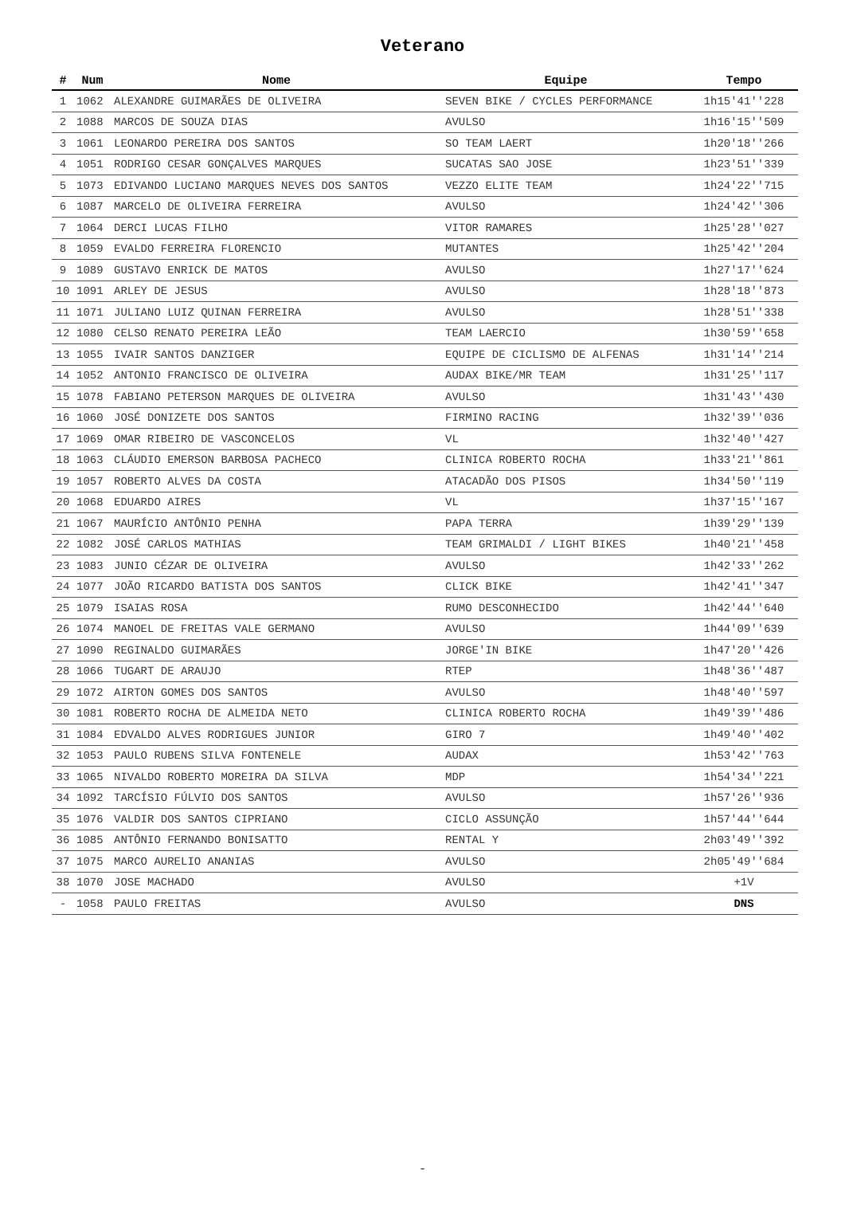Veterano
| # | Num | Nome | Equipe | Tempo |
| --- | --- | --- | --- | --- |
| 1 | 1062 | ALEXANDRE GUIMARÃES DE OLIVEIRA | SEVEN BIKE / CYCLES PERFORMANCE | 1h15'41''228 |
| 2 | 1088 | MARCOS DE SOUZA DIAS | AVULSO | 1h16'15''509 |
| 3 | 1061 | LEONARDO PEREIRA DOS SANTOS | SO TEAM LAERT | 1h20'18''266 |
| 4 | 1051 | RODRIGO CESAR GONÇALVES MARQUES | SUCATAS SAO JOSE | 1h23'51''339 |
| 5 | 1073 | EDIVANDO LUCIANO MARQUES NEVES DOS SANTOS | VEZZO ELITE TEAM | 1h24'22''715 |
| 6 | 1087 | MARCELO DE OLIVEIRA FERREIRA | AVULSO | 1h24'42''306 |
| 7 | 1064 | DERCI LUCAS FILHO | VITOR RAMARES | 1h25'28''027 |
| 8 | 1059 | EVALDO FERREIRA FLORENCIO | MUTANTES | 1h25'42''204 |
| 9 | 1089 | GUSTAVO ENRICK DE MATOS | AVULSO | 1h27'17''624 |
| 10 | 1091 | ARLEY DE JESUS | AVULSO | 1h28'18''873 |
| 11 | 1071 | JULIANO LUIZ QUINAN FERREIRA | AVULSO | 1h28'51''338 |
| 12 | 1080 | CELSO RENATO PEREIRA LEÃO | TEAM LAERCIO | 1h30'59''658 |
| 13 | 1055 | IVAIR SANTOS DANZIGER | EQUIPE DE CICLISMO DE ALFENAS | 1h31'14''214 |
| 14 | 1052 | ANTONIO FRANCISCO DE OLIVEIRA | AUDAX BIKE/MR TEAM | 1h31'25''117 |
| 15 | 1078 | FABIANO PETERSON MARQUES DE OLIVEIRA | AVULSO | 1h31'43''430 |
| 16 | 1060 | JOSÉ DONIZETE DOS SANTOS | FIRMINO RACING | 1h32'39''036 |
| 17 | 1069 | OMAR RIBEIRO DE VASCONCELOS | VL | 1h32'40''427 |
| 18 | 1063 | CLÁUDIO EMERSON BARBOSA PACHECO | CLINICA ROBERTO ROCHA | 1h33'21''861 |
| 19 | 1057 | ROBERTO ALVES DA COSTA | ATACADÃO DOS PISOS | 1h34'50''119 |
| 20 | 1068 | EDUARDO AIRES | VL | 1h37'15''167 |
| 21 | 1067 | MAURÍCIO ANTÔNIO PENHA | PAPA TERRA | 1h39'29''139 |
| 22 | 1082 | JOSÉ CARLOS MATHIAS | TEAM GRIMALDI / LIGHT BIKES | 1h40'21''458 |
| 23 | 1083 | JUNIO CÉZAR DE OLIVEIRA | AVULSO | 1h42'33''262 |
| 24 | 1077 | JOÃO RICARDO BATISTA DOS SANTOS | CLICK BIKE | 1h42'41''347 |
| 25 | 1079 | ISAIAS ROSA | RUMO DESCONHECIDO | 1h42'44''640 |
| 26 | 1074 | MANOEL DE FREITAS VALE GERMANO | AVULSO | 1h44'09''639 |
| 27 | 1090 | REGINALDO GUIMARÃES | JORGE'IN BIKE | 1h47'20''426 |
| 28 | 1066 | TUGART DE ARAUJO | RTEP | 1h48'36''487 |
| 29 | 1072 | AIRTON GOMES DOS SANTOS | AVULSO | 1h48'40''597 |
| 30 | 1081 | ROBERTO ROCHA DE ALMEIDA NETO | CLINICA ROBERTO ROCHA | 1h49'39''486 |
| 31 | 1084 | EDVALDO ALVES RODRIGUES JUNIOR | GIRO 7 | 1h49'40''402 |
| 32 | 1053 | PAULO RUBENS SILVA FONTENELE | AUDAX | 1h53'42''763 |
| 33 | 1065 | NIVALDO ROBERTO MOREIRA DA SILVA | MDP | 1h54'34''221 |
| 34 | 1092 | TARCÍSIO FÚLVIO DOS SANTOS | AVULSO | 1h57'26''936 |
| 35 | 1076 | VALDIR DOS SANTOS CIPRIANO | CICLO ASSUNÇÃO | 1h57'44''644 |
| 36 | 1085 | ANTÔNIO FERNANDO BONISATTO | RENTAL Y | 2h03'49''392 |
| 37 | 1075 | MARCO AURELIO ANANIAS | AVULSO | 2h05'49''684 |
| 38 | 1070 | JOSE MACHADO | AVULSO | +1V |
| - | 1058 | PAULO FREITAS | AVULSO | DNS |
-